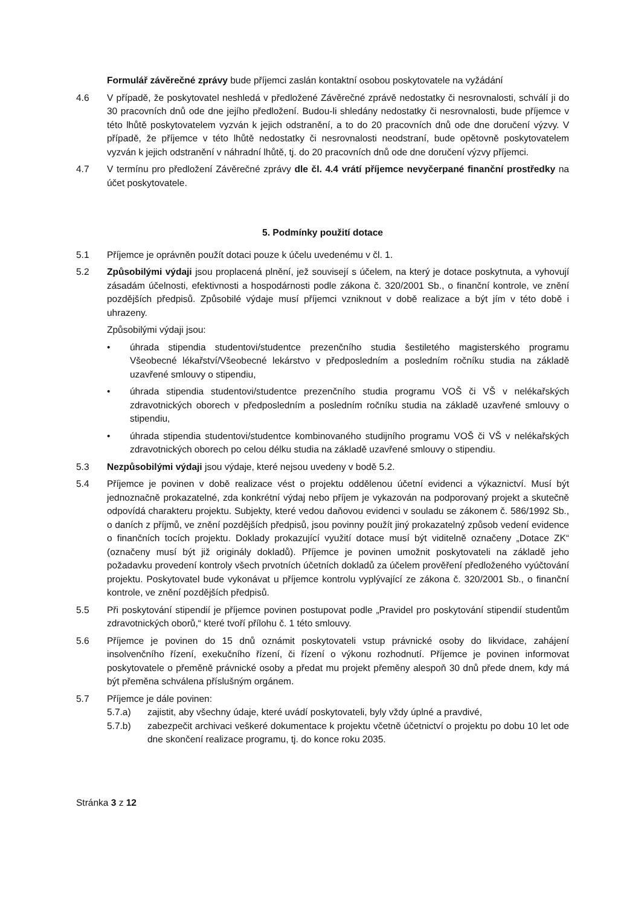Formulář závěrečné zprávy bude příjemci zaslán kontaktní osobou poskytovatele na vyžádání
4.6 V případě, že poskytovatel neshledá v předložené Závěrečné zprávě nedostatky či nesrovnalosti, schválí ji do 30 pracovních dnů ode dne jejího předložení. Budou-li shledány nedostatky či nesrovnalosti, bude příjemce v této lhůtě poskytovatelem vyzván k jejich odstranění, a to do 20 pracovních dnů ode dne doručení výzvy. V případě, že příjemce v této lhůtě nedostatky či nesrovnalosti neodstraní, bude opětovně poskytovatelem vyzván k jejich odstranění v náhradní lhůtě, tj. do 20 pracovních dnů ode dne doručení výzvy příjemci.
4.7 V termínu pro předložení Závěrečné zprávy dle čl. 4.4 vrátí příjemce nevyčerpané finanční prostředky na účet poskytovatele.
5. Podmínky použití dotace
5.1 Příjemce je oprávněn použít dotaci pouze k účelu uvedenému v čl. 1.
5.2 Způsobilými výdaji jsou proplacená plnění, jež souvisejí s účelem, na který je dotace poskytnuta, a vyhovují zásadám účelnosti, efektivnosti a hospodárnosti podle zákona č. 320/2001 Sb., o finanční kontrole, ve znění pozdějších předpisů. Způsobilé výdaje musí příjemci vzniknout v době realizace a být jím v této době i uhrazeny.
Způsobilými výdaji jsou:
• úhrada stipendia studentovi/studentce prezenčního studia šestiletého magisterského programu Všeobecné lékařství/Všeobecné lekárstvo v předposledním a posledním ročníku studia na základě uzavřené smlouvy o stipendiu,
• úhrada stipendia studentovi/studentce prezenčního studia programu VOŠ či VŠ v nelékařských zdravotnických oborech v předposledním a posledním ročníku studia na základě uzavřené smlouvy o stipendiu,
• úhrada stipendia studentovi/studentce kombinovaného studijního programu VOŠ či VŠ v nelékařských zdravotnických oborech po celou délku studia na základě uzavřené smlouvy o stipendiu.
5.3 Nezpůsobilými výdaji jsou výdaje, které nejsou uvedeny v bodě 5.2.
5.4 Příjemce je povinen v době realizace vést o projektu oddělenou účetní evidenci a výkaznictví. Musí být jednoznačně prokazatelné, zda konkrétní výdaj nebo příjem je vykazován na podporovaný projekt a skutečně odpovídá charakteru projektu. Subjekty, které vedou daňovou evidenci v souladu se zákonem č. 586/1992 Sb., o daních z příjmů, ve znění pozdějších předpisů, jsou povinny použít jiný prokazatelný způsob vedení evidence o finančních tocích projektu. Doklady prokazující využití dotace musí být viditelně označeny „Dotace ZK“ (označeny musí být již originály dokladů). Příjemce je povinen umožnit poskytovateli na základě jeho požadavku provedení kontroly všech prvotních účetních dokladů za účelem prověření předloženého vyúčtování projektu. Poskytovatel bude vykonávat u příjemce kontrolu vyplývající ze zákona č. 320/2001 Sb., o finanční kontrole, ve znění pozdějších předpisů.
5.5 Při poskytování stipendií je příjemce povinen postupovat podle „Pravidel pro poskytování stipendií studentům zdravotnických oborů,“ které tvoří přílohu č. 1 této smlouvy.
5.6 Příjemce je povinen do 15 dnů oznámit poskytovateli vstup právnické osoby do likvidace, zahájení insolvenčního řízení, exekučního řízení, či řízení o výkonu rozhodnutí. Příjemce je povinen informovat poskytovatele o přeměně právnické osoby a předat mu projekt přeměny alespoň 30 dnů přede dnem, kdy má být přeměna schválena příslušným orgánem.
5.7 Příjemce je dále povinen:
5.7.a) zajistit, aby všechny údaje, které uvádí poskytovateli, byly vždy úplné a pravdivé,
5.7.b) zabezpečit archivaci veškeré dokumentace k projektu včetně účetnictví o projektu po dobu 10 let ode dne skončení realizace programu, tj. do konce roku 2035.
Stránka 3 z 12